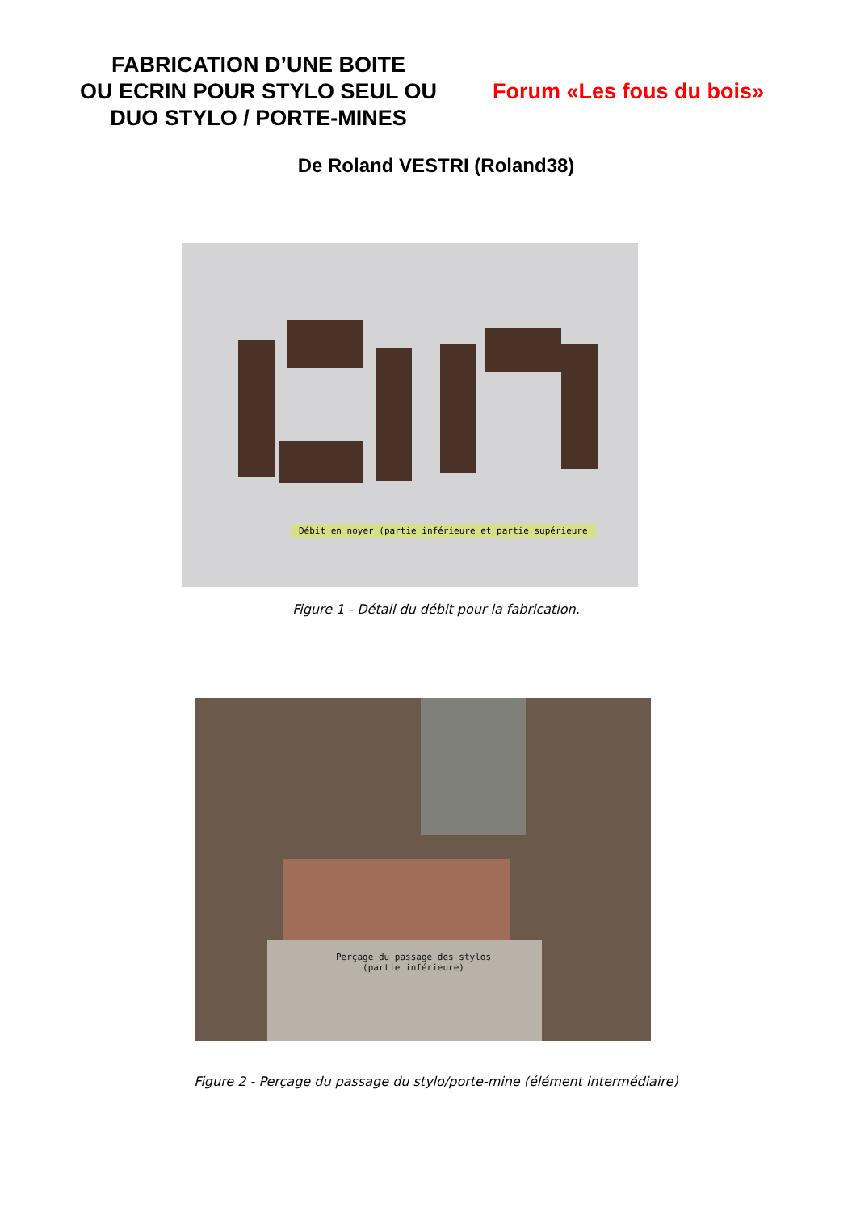FABRICATION D’UNE BOITE
OU ECRIN POUR STYLO SEUL OU
DUO STYLO / PORTE-MINES
Forum «Les fous du bois»
De Roland VESTRI (Roland38)
Débit en noyer (partie inférieure et partie supérieure
Figure 1 - Détail du débit pour la fabrication.
Perçage du passage des stylos
(partie inférieure)
Figure 2 - Perçage du passage du stylo/porte-mine (élément intermédiaire)